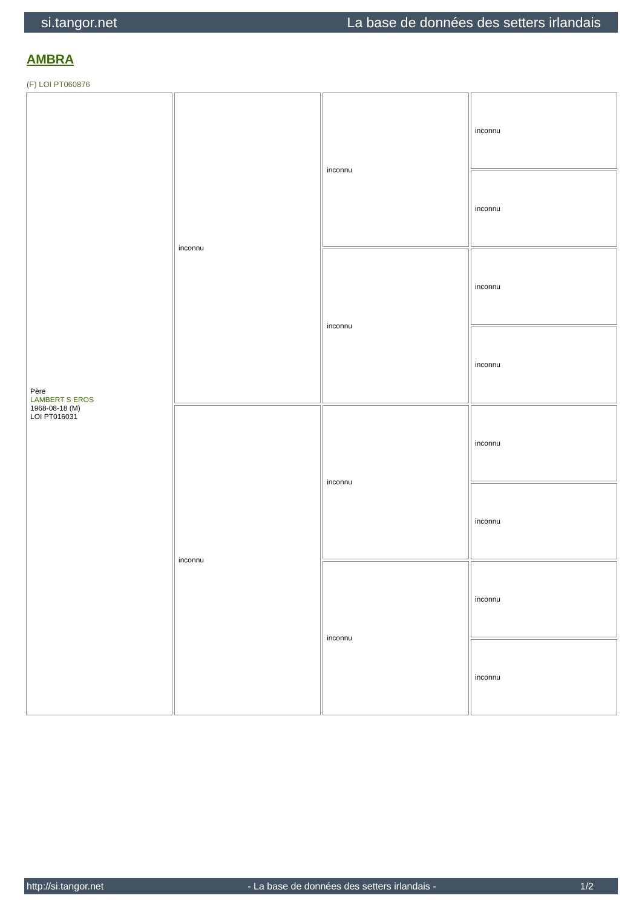si.tangor.net La base de données des setters irlandais
AMBRA
(F) LOI PT060876
| Père LAMBERT S EROS 1968-08-18 (M) LOI PT016031 | inconnu | inconnu | inconnu |
| | | | inconnu |
| | | inconnu | inconnu |
| | | | inconnu |
| | inconnu | inconnu | inconnu |
| | | | inconnu |
| | | inconnu | inconnu |
| | | | inconnu |
http://si.tangor.net - La base de données des setters irlandais - 1/2